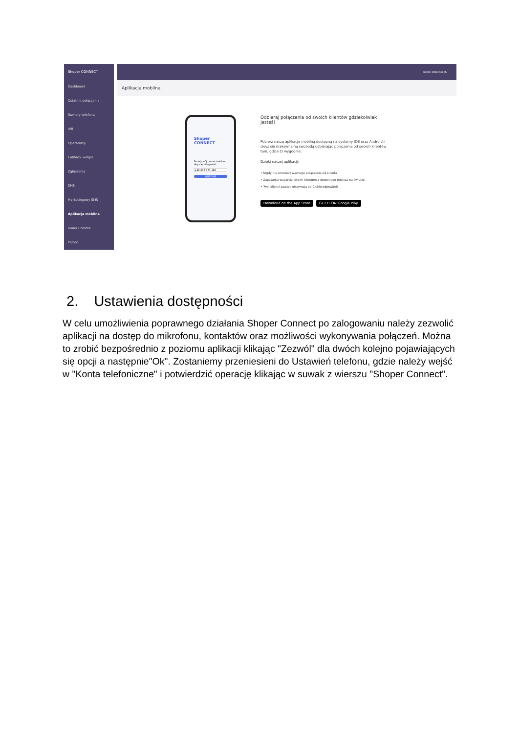Shoper CONNECT
Dashboard
Ostatnie połączenia
Numery telefonu
IVR
Operatorzy
Callback widget
Zgłoszenia
SMS
Marketingowy SMS
Aplikacja mobilna
Dialer Chrome
Pomoc
Kornel stefanski KS
Aplikacja mobilna
Shoper CONNECT
Podaj swój numer telefonu aby się zalogować
+48 607 771 186
GOTOWE
Odbieraj połączenia od swoich klientów gdziekolwiek jesteś!
Pobierz naszą aplikację mobilną dostępną na systemy iOS oraz Android i ciesz się maksymalną swobodą odbierając połączenia od swoich klientów tam, gdzie Ci wygodnie.
Dzięki naszej aplikacji:
• Nigdy nie ominiesz ważnego połączenia od klienta
• Zapewnisz wsparcie swoim klientom z dowolnego miejsca na świecie
• Twoi klienci zawsze otrzymają od Ciebie odpowiedź
Download on the App Store GET IT ON Google Play
2. Ustawienia dostępności
W celu umożliwienia poprawnego działania Shoper Connect po zalogowaniu należy zezwolić aplikacji na dostęp do mikrofonu, kontaktów oraz możliwości wykonywania połączeń. Można to zrobić bezpośrednio z poziomu aplikacji klikając "Zezwól" dla dwóch kolejno pojawiających się opcji a następnie"Ok". Zostaniemy przeniesieni do Ustawień telefonu, gdzie należy wejść w "Konta telefoniczne" i potwierdzić operację klikając w suwak z wierszu "Shoper Connect".